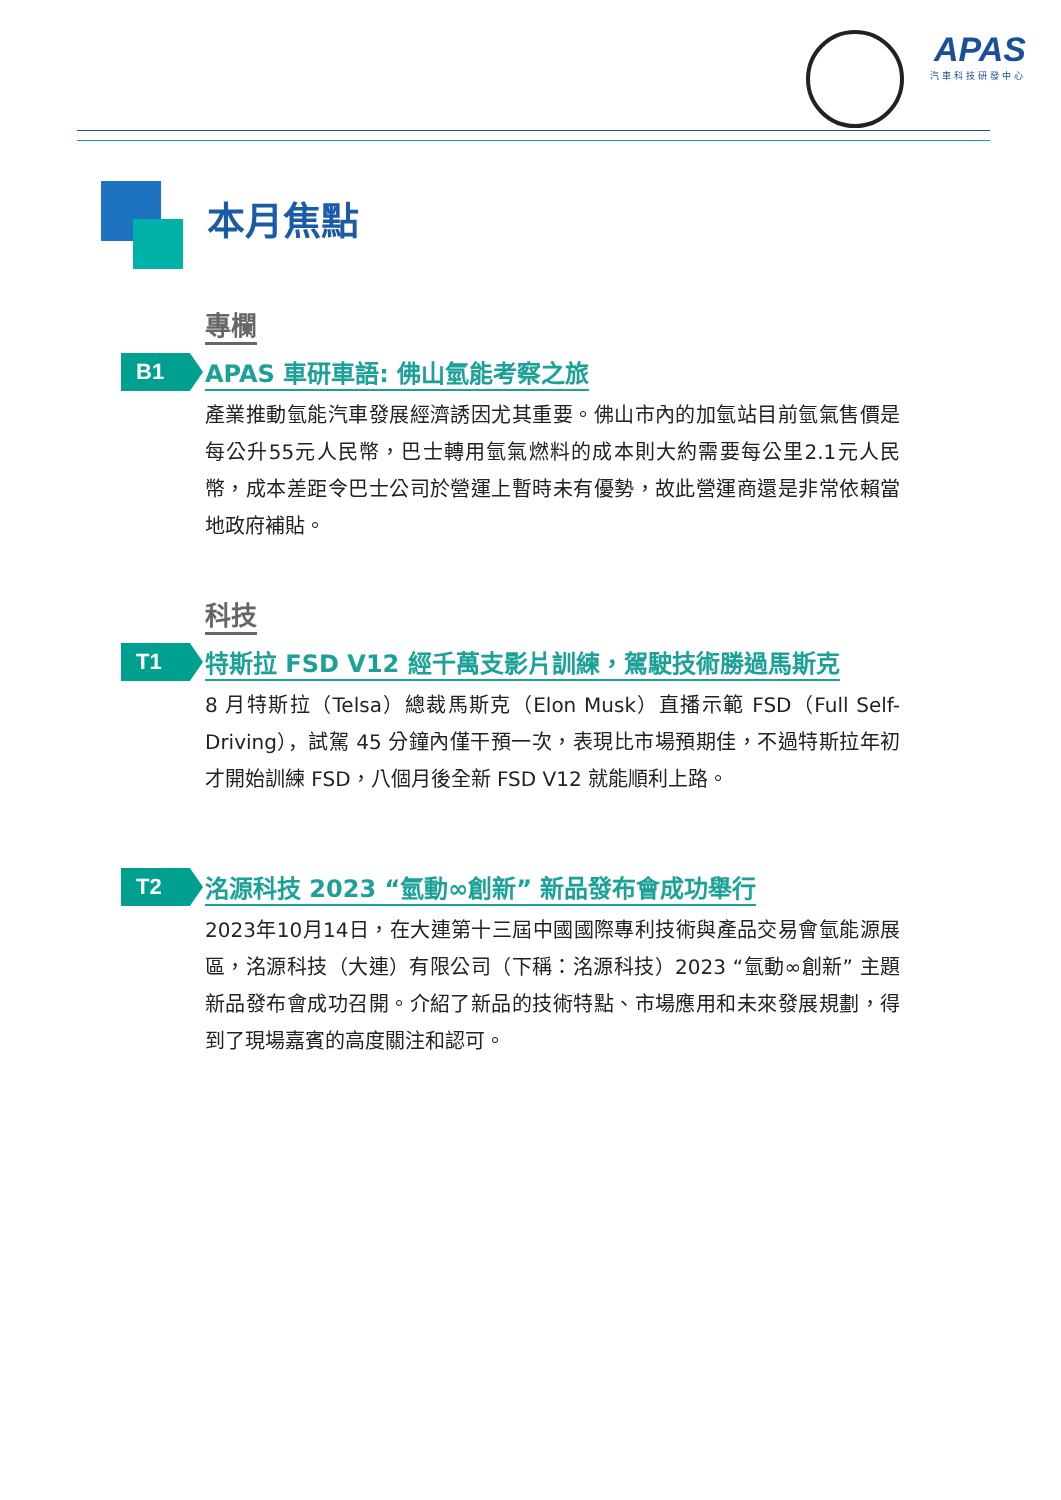APAS
汽車科技研發中心
本月焦點
專欄
B1
APAS 車研車語: 佛山氫能考察之旅
產業推動氫能汽車發展經濟誘因尤其重要。佛山市內的加氫站目前氫氣售價是每公升55元人民幣，巴士轉用氫氣燃料的成本則大約需要每公里2.1元人民幣，成本差距令巴士公司於營運上暫時未有優勢，故此營運商還是非常依賴當地政府補貼。
科技
T1
特斯拉 FSD V12 經千萬支影片訓練，駕駛技術勝過馬斯克
8 月特斯拉（Telsa）總裁馬斯克（Elon Musk）直播示範 FSD（Full Self-Driving），試駕 45 分鐘內僅干預一次，表現比市場預期佳，不過特斯拉年初才開始訓練 FSD，八個月後全新 FSD V12 就能順利上路。
T2
洺源科技 2023 “氫動∞創新” 新品發布會成功舉行
2023年10月14日，在大連第十三屆中國國際專利技術與產品交易會氫能源展區，洺源科技（大連）有限公司（下稱：洺源科技）2023 “氫動∞創新” 主題新品發布會成功召開。介紹了新品的技術特點、市場應用和未來發展規劃，得到了現場嘉賓的高度關注和認可。